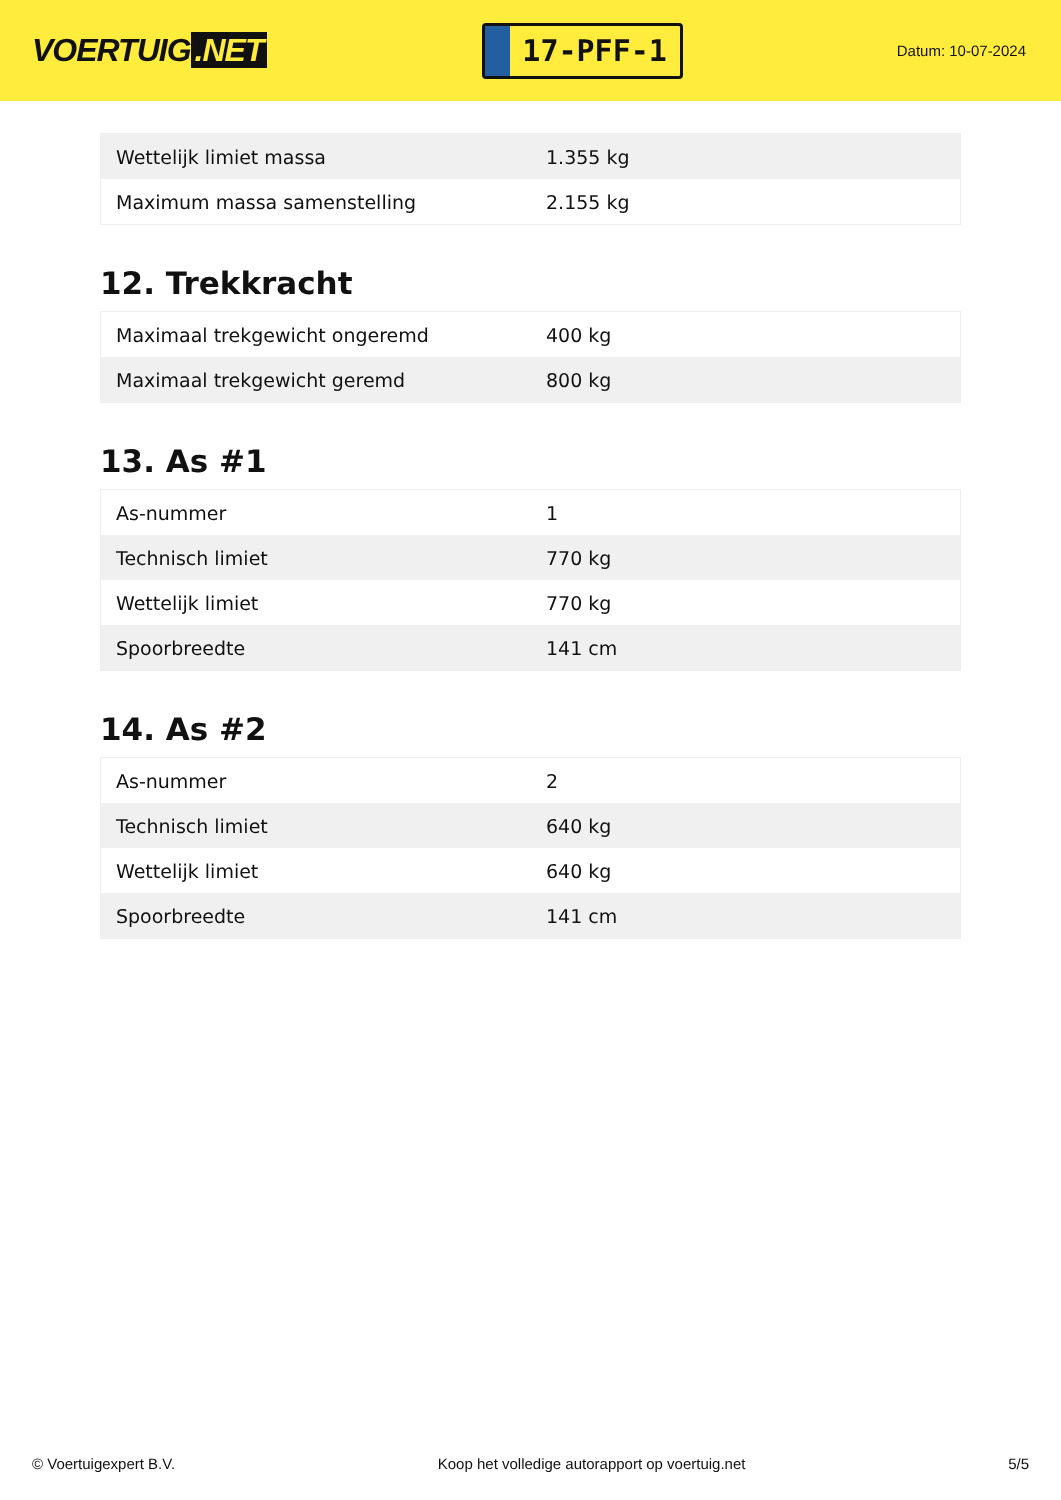VOERTUIG.NET
17-PFF-1
Datum: 10-07-2024
| Wettelijk limiet massa | 1.355 kg |
| Maximum massa samenstelling | 2.155 kg |
12. Trekkracht
| Maximaal trekgewicht ongeremd | 400 kg |
| Maximaal trekgewicht geremd | 800 kg |
13. As #1
| As-nummer | 1 |
| Technisch limiet | 770 kg |
| Wettelijk limiet | 770 kg |
| Spoorbreedte | 141 cm |
14. As #2
| As-nummer | 2 |
| Technisch limiet | 640 kg |
| Wettelijk limiet | 640 kg |
| Spoorbreedte | 141 cm |
© Voertuigexpert B.V. Koop het volledige autorapport op voertuig.net 5/5